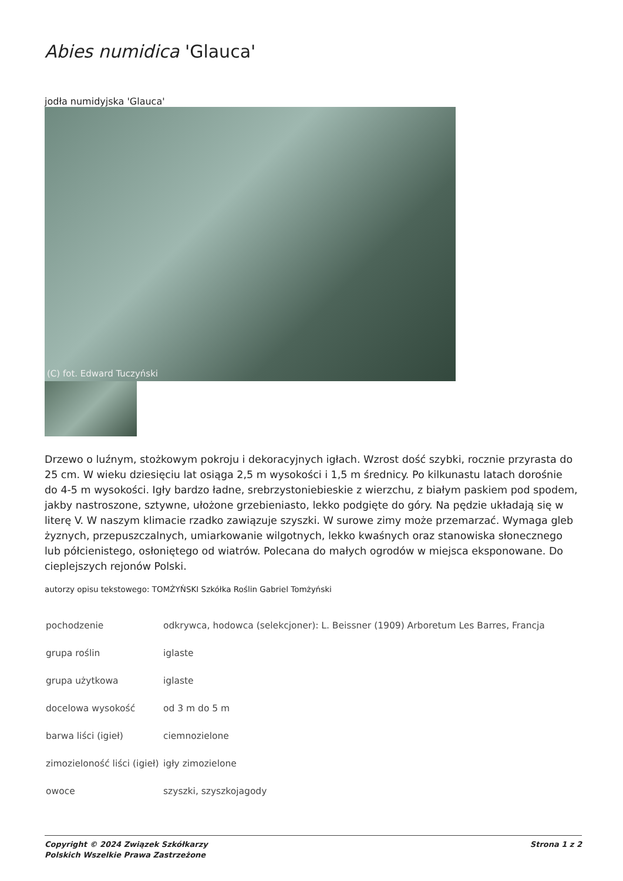Abies numidica 'Glauca'
jodła numidyjska 'Glauca'
(C) fot. Edward Tuczyński
Drzewo o luźnym, stożkowym pokroju i dekoracyjnych igłach. Wzrost dość szybki, rocznie przyrasta do 25 cm. W wieku dziesięciu lat osiąga 2,5 m wysokości i 1,5 m średnicy. Po kilkunastu latach dorośnie do 4-5 m wysokości. Igły bardzo ładne, srebrzystoniebieskie z wierzchu, z białym paskiem pod spodem, jakby nastroszone, sztywne, ułożone grzebieniasto, lekko podgięte do góry. Na pędzie układają się w literę V. W naszym klimacie rzadko zawiązuje szyszki. W surowe zimy może przemarzać. Wymaga gleb żyznych, przepuszczalnych, umiarkowanie wilgotnych, lekko kwaśnych oraz stanowiska słonecznego lub półcienistego, osłoniętego od wiatrów. Polecana do małych ogrodów w miejsca eksponowane. Do cieplejszych rejonów Polski.
autorzy opisu tekstowego: TOMŻYŃSKI Szkółka Roślin Gabriel Tomżyński
| pochodzenie | odkrywca, hodowca (selekcjoner): L. Beissner (1909) Arboretum Les Barres, Francja |
| grupa roślin | iglaste |
| grupa użytkowa | iglaste |
| docelowa wysokość | od 3 m do 5 m |
| barwa liści (igieł) | ciemnozielone |
| zimozieloność liści (igieł) | igły zimozielone |
| owoce | szyszki, szyszkojagody |
Copyright © 2024 Związek Szkółkarzy
Polskich Wszelkie Prawa Zastrzeżone
Strona 1 z 2